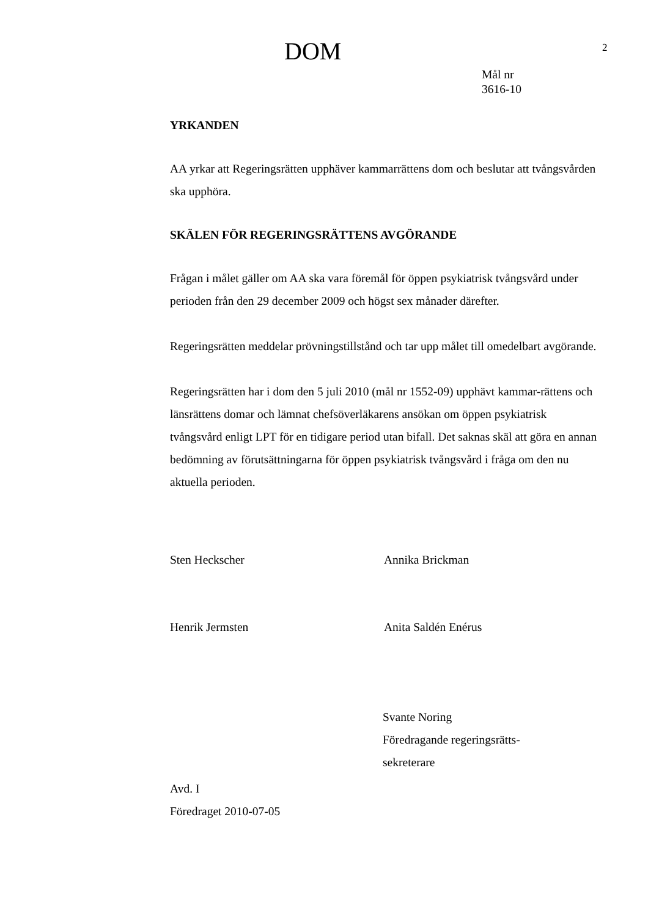DOM
2
Mål nr
3616-10
YRKANDEN
AA yrkar att Regeringsrätten upphäver kammarrättens dom och beslutar att tvångsvården ska upphöra.
SKÄLEN FÖR REGERINGSRÄTTENS AVGÖRANDE
Frågan i målet gäller om AA ska vara föremål för öppen psykiatrisk tvångsvård under perioden från den 29 december 2009 och högst sex månader därefter.
Regeringsrätten meddelar prövningstillstånd och tar upp målet till omedelbart avgörande.
Regeringsrätten har i dom den 5 juli 2010 (mål nr 1552-09) upphävt kammar-rättens och länsrättens domar och lämnat chefsöverläkarens ansökan om öppen psykiatrisk tvångsvård enligt LPT för en tidigare period utan bifall. Det saknas skäl att göra en annan bedömning av förutsättningarna för öppen psykiatrisk tvångsvård i fråga om den nu aktuella perioden.
Sten Heckscher Annika Brickman
Henrik Jermsten Anita Saldén Enérus
Svante Noring
Föredragande regeringsrätts-
sekreterare
Avd. I
Föredraget 2010-07-05